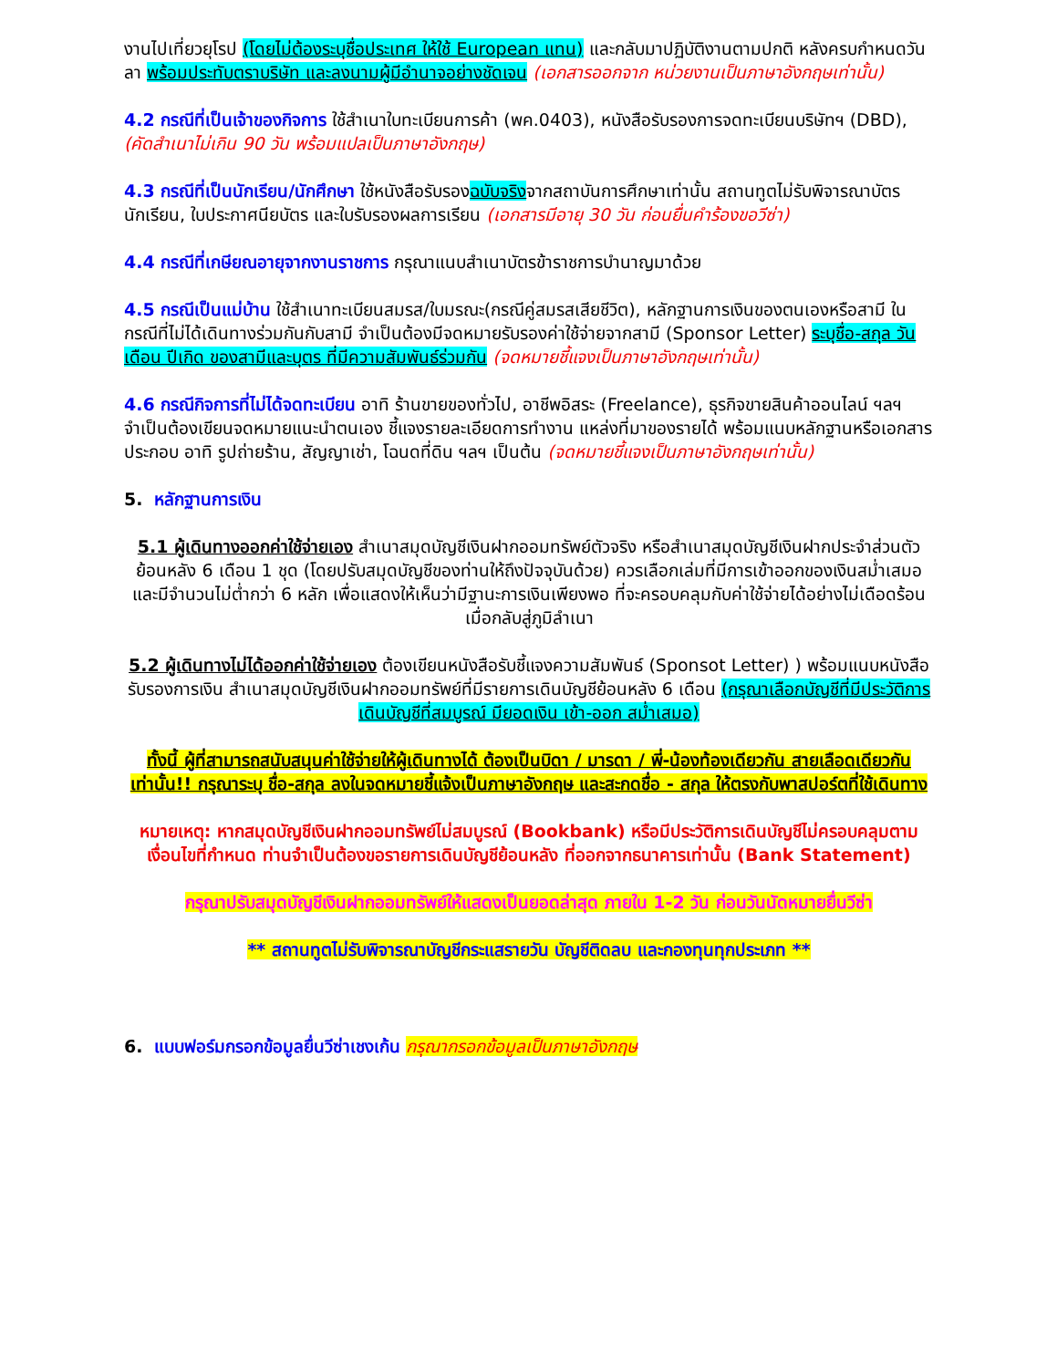งานไปเที่ยวยุโรป (โดยไม่ต้องระบุชื่อประเทศ ให้ใช้ European แทน) และกลับมาปฏิบัติงานตามปกติ หลังครบกำหนดวันลา พร้อมประทับตราบริษัท และลงนามผู้มีอำนาจอย่างชัดเจน (เอกสารออกจาก หน่วยงานเป็นภาษาอังกฤษเท่านั้น)
4.2 กรณีที่เป็นเจ้าของกิจการ ใช้สำเนาใบทะเบียนการค้า (พค.0403), หนังสือรับรองการจดทะเบียนบริษัทฯ (DBD), (คัดสำเนาไม่เกิน 90 วัน พร้อมแปลเป็นภาษาอังกฤษ)
4.3 กรณีที่เป็นนักเรียน/นักศึกษา ใช้หนังสือรับรองฉบับจริงจากสถาบันการศึกษาเท่านั้น สถานทูตไม่รับพิจารณาบัตรนักเรียน, ใบประกาศนียบัตร และใบรับรองผลการเรียน (เอกสารมีอายุ 30 วัน ก่อนยื่นคำร้องขอวีซ่า)
4.4 กรณีที่เกษียณอายุจากงานราชการ กรุณาแนบสำเนาบัตรข้าราชการบำนาญมาด้วย
4.5 กรณีเป็นแม่บ้าน ใช้สำเนาทะเบียนสมรส/ใบมรณะ(กรณีคู่สมรสเสียชีวิต), หลักฐานการเงินของตนเองหรือสามี ในกรณีที่ไม่ได้เดินทางร่วมกันกับสามี จำเป็นต้องมีจดหมายรับรองค่าใช้จ่ายจากสามี (Sponsor Letter) ระบุชื่อ-สกุล วัน เดือน ปีเกิด ของสามีและบุตร ที่มีความสัมพันธ์ร่วมกัน (จดหมายชี้แจงเป็นภาษาอังกฤษเท่านั้น)
4.6 กรณีกิจการที่ไม่ได้จดทะเบียน อาทิ ร้านขายของทั่วไป, อาชีพอิสระ (Freelance), ธุรกิจขายสินค้าออนไลน์ ฯลฯ จำเป็นต้องเขียนจดหมายแนะนำตนเอง ชี้แจงรายละเอียดการทำงาน แหล่งที่มาของรายได้ พร้อมแนบหลักฐานหรือเอกสารประกอบ อาทิ รูปถ่ายร้าน, สัญญาเช่า, โฉนดที่ดิน ฯลฯ เป็นต้น (จดหมายชี้แจงเป็นภาษาอังกฤษเท่านั้น)
5. หลักฐานการเงิน
5.1 ผู้เดินทางออกค่าใช้จ่ายเอง สำเนาสมุดบัญชีเงินฝากออมทรัพย์ตัวจริง หรือสำเนาสมุดบัญชีเงินฝากประจำส่วนตัว ย้อนหลัง 6 เดือน 1 ชุด (โดยปรับสมุดบัญชีของท่านให้ถึงปัจจุบันด้วย) ควรเลือกเล่มที่มีการเข้าออกของเงินสม่ำเสมอ และมีจำนวนไม่ต่ำกว่า 6 หลัก เพื่อแสดงให้เห็นว่ามีฐานะการเงินเพียงพอ ที่จะครอบคลุมกับค่าใช้จ่ายได้อย่างไม่เดือดร้อนเมื่อกลับสู่ภูมิลำเนา
5.2 ผู้เดินทางไม่ได้ออกค่าใช้จ่ายเอง ต้องเขียนหนังสือรับชี้แจงความสัมพันธ์ (Sponsot Letter) ) พร้อมแนบหนังสือรับรองการเงิน สำเนาสมุดบัญชีเงินฝากออมทรัพย์ที่มีรายการเดินบัญชีย้อนหลัง 6 เดือน (กรุณาเลือกบัญชีที่มีประวัติการเดินบัญชีที่สมบูรณ์ มียอดเงิน เข้า-ออก สม่ำเสมอ)
ทั้งนี้ ผู้ที่สามารถสนับสนุนค่าใช้จ่ายให้ผู้เดินทางได้ ต้องเป็นบิดา / มารดา / พี่-น้องท้องเดียวกัน สายเลือดเดียวกันเท่านั้น!! กรุณาระบุ ชื่อ-สกุล ลงในจดหมายชี้แจ้งเป็นภาษาอังกฤษ และสะกดชื่อ - สกุล ให้ตรงกับพาสปอร์ตที่ใช้เดินทาง
หมายเหตุ: หากสมุดบัญชีเงินฝากออมทรัพย์ไม่สมบูรณ์ (Bookbank) หรือมีประวัติการเดินบัญชีไม่ครอบคลุมตามเงื่อนไขที่กำหนด ท่านจำเป็นต้องขอรายการเดินบัญชีย้อนหลัง ที่ออกจากธนาคารเท่านั้น (Bank Statement)
กรุณาปรับสมุดบัญชีเงินฝากออมทรัพย์ให้แสดงเป็นยอดล่าสุด ภายใน 1-2 วัน ก่อนวันนัดหมายยื่นวีซ่า
** สถานทูตไม่รับพิจารณาบัญชีกระแสรายวัน บัญชีติดลบ และกองทุนทุกประเภท **
6. แบบฟอร์มกรอกข้อมูลยื่นวีซ่าเชงเก้น กรุณากรอกข้อมูลเป็นภาษาอังกฤษ